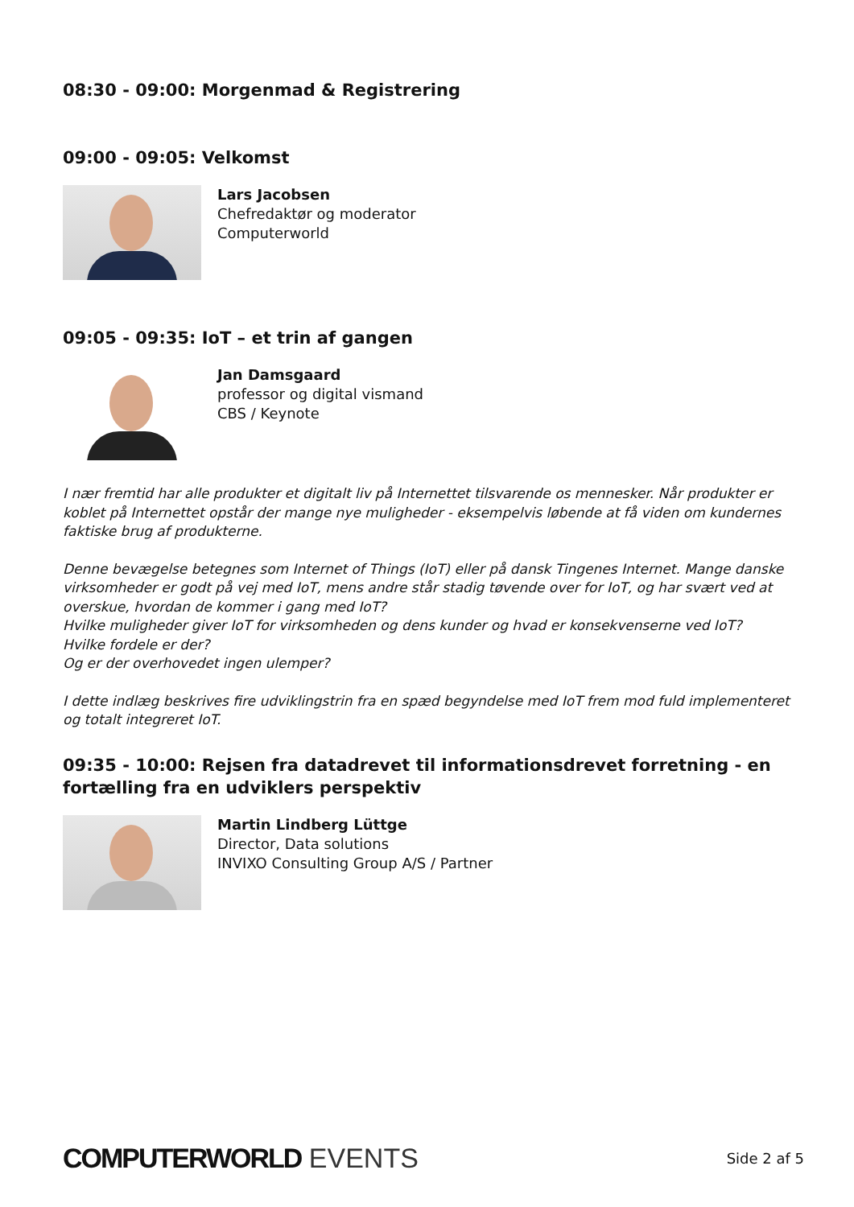08:30 - 09:00: Morgenmad & Registrering
09:00 - 09:05: Velkomst
Lars Jacobsen
Chefredaktør og moderator
Computerworld
09:05 - 09:35: IoT – et trin af gangen
Jan Damsgaard
professor og digital vismand
CBS / Keynote
I nær fremtid har alle produkter et digitalt liv på Internettet tilsvarende os mennesker. Når produkter er koblet på Internettet opstår der mange nye muligheder - eksempelvis løbende at få viden om kundernes faktiske brug af produkterne.
Denne bevægelse betegnes som Internet of Things (IoT) eller på dansk Tingenes Internet. Mange danske virksomheder er godt på vej med IoT, mens andre står stadig tøvende over for IoT, og har svært ved at overskue, hvordan de kommer i gang med IoT?
Hvilke muligheder giver IoT for virksomheden og dens kunder og hvad er konsekvenserne ved IoT?
Hvilke fordele er der?
Og er der overhovedet ingen ulemper?
I dette indlæg beskrives fire udviklingstrin fra en spæd begyndelse med IoT frem mod fuld implementeret og totalt integreret IoT.
09:35 - 10:00: Rejsen fra datadrevet til informationsdrevet forretning - en fortælling fra en udviklers perspektiv
Martin Lindberg Lüttge
Director, Data solutions
INVIXO Consulting Group A/S / Partner
COMPUTERWORLD EVENTS
Side 2 af 5